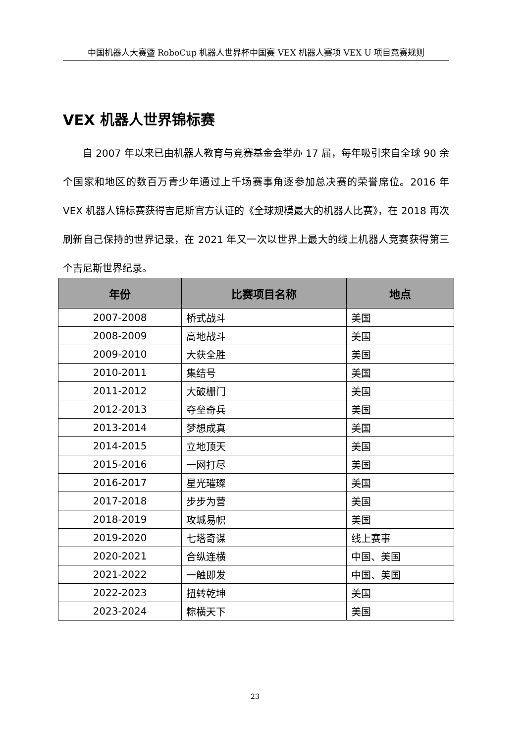中国机器人大赛暨 RoboCup 机器人世界杯中国赛 VEX 机器人赛项 VEX U 项目竞赛规则
VEX 机器人世界锦标赛
自 2007 年以来已由机器人教育与竞赛基金会举办 17 届，每年吸引来自全球 90 余个国家和地区的数百万青少年通过上千场赛事角逐参加总决赛的荣誉席位。2016 年 VEX 机器人锦标赛获得吉尼斯官方认证的《全球规模最大的机器人比赛》，在 2018 再次刷新自己保持的世界记录，在 2021 年又一次以世界上最大的线上机器人竞赛获得第三个吉尼斯世界纪录。
| 年份 | 比赛项目名称 | 地点 |
| --- | --- | --- |
| 2007-2008 | 桥式战斗 | 美国 |
| 2008-2009 | 高地战斗 | 美国 |
| 2009-2010 | 大获全胜 | 美国 |
| 2010-2011 | 集结号 | 美国 |
| 2011-2012 | 大破栅门 | 美国 |
| 2012-2013 | 夺垒奇兵 | 美国 |
| 2013-2014 | 梦想成真 | 美国 |
| 2014-2015 | 立地顶天 | 美国 |
| 2015-2016 | 一网打尽 | 美国 |
| 2016-2017 | 星光璀璨 | 美国 |
| 2017-2018 | 步步为营 | 美国 |
| 2018-2019 | 攻城易帜 | 美国 |
| 2019-2020 | 七塔奇谋 | 线上赛事 |
| 2020-2021 | 合纵连横 | 中国、美国 |
| 2021-2022 | 一触即发 | 中国、美国 |
| 2022-2023 | 扭转乾坤 | 美国 |
| 2023-2024 | 粽横天下 | 美国 |
23